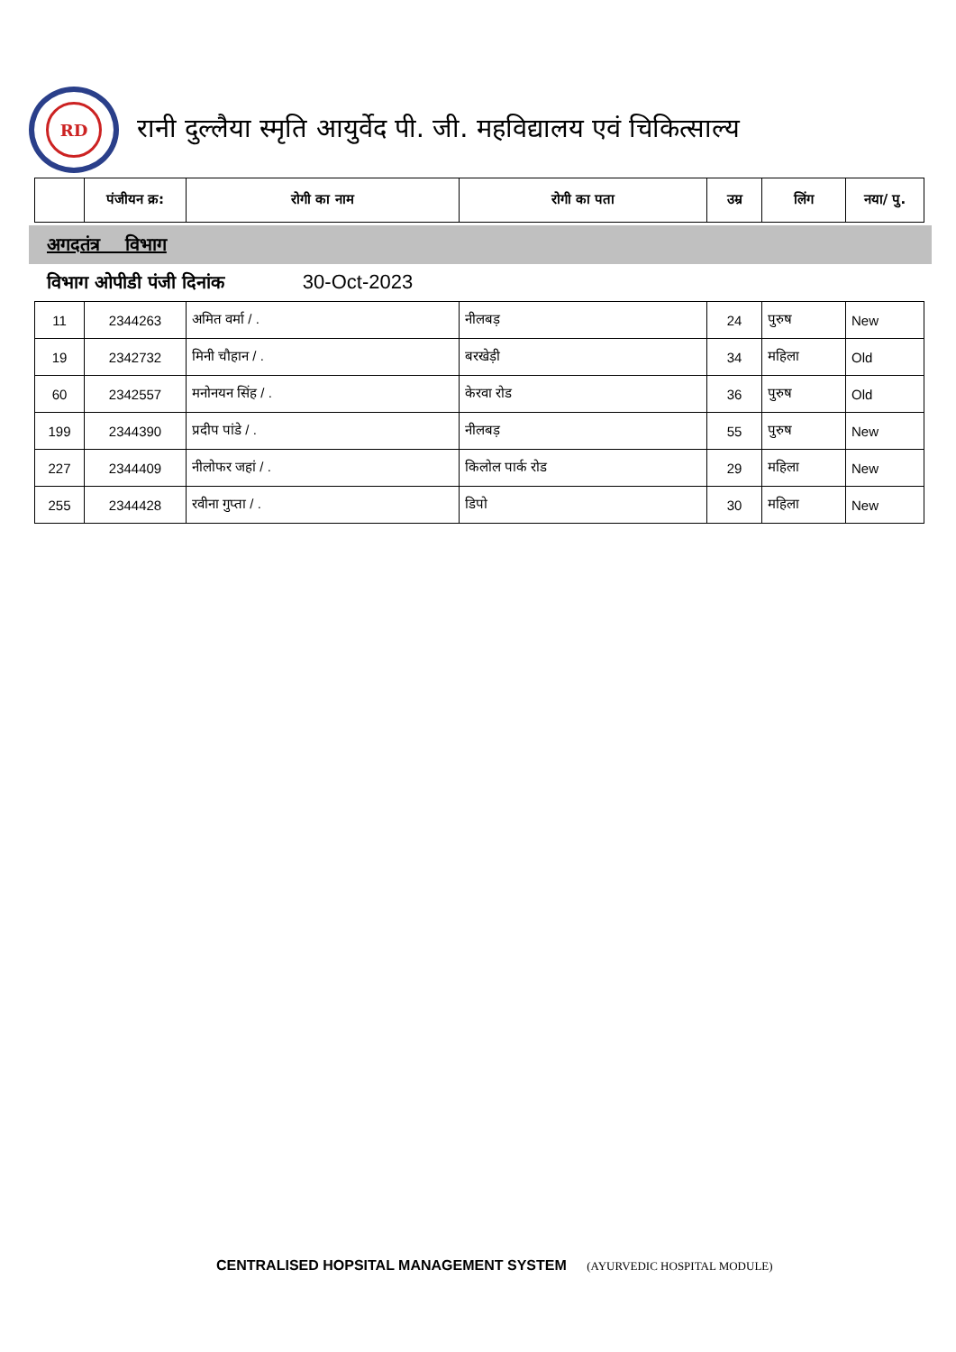RD
रानी दुल्लैया स्मृति आयुर्वेद पी. जी. महविद्यालय एवं चिकित्साल्य
| | पंजीयन क्र: | रोगी का नाम | रोगी का पता | उम्र | लिंग | नया/ पु. |
| --- | --- | --- | --- | --- | --- | --- |
अगदतंत्र विभाग
विभाग ओपीडी पंजी दिनांक 30-Oct-2023
| 11 | 2344263 | अमित वर्मा / . | नीलबड़ | 24 | पुरुष | New |
| 19 | 2342732 | मिनी चौहान / . | बरखेड़ी | 34 | महिला | Old |
| 60 | 2342557 | मनोनयन सिंह / . | केरवा रोड | 36 | पुरुष | Old |
| 199 | 2344390 | प्रदीप पांडे / . | नीलबड़ | 55 | पुरुष | New |
| 227 | 2344409 | नीलोफर जहां / . | किलोल पार्क रोड | 29 | महिला | New |
| 255 | 2344428 | रवीना गुप्ता / . | डिपो | 30 | महिला | New |
CENTRALISED HOPSITAL MANAGEMENT SYSTEM (AYURVEDIC HOSPITAL MODULE)